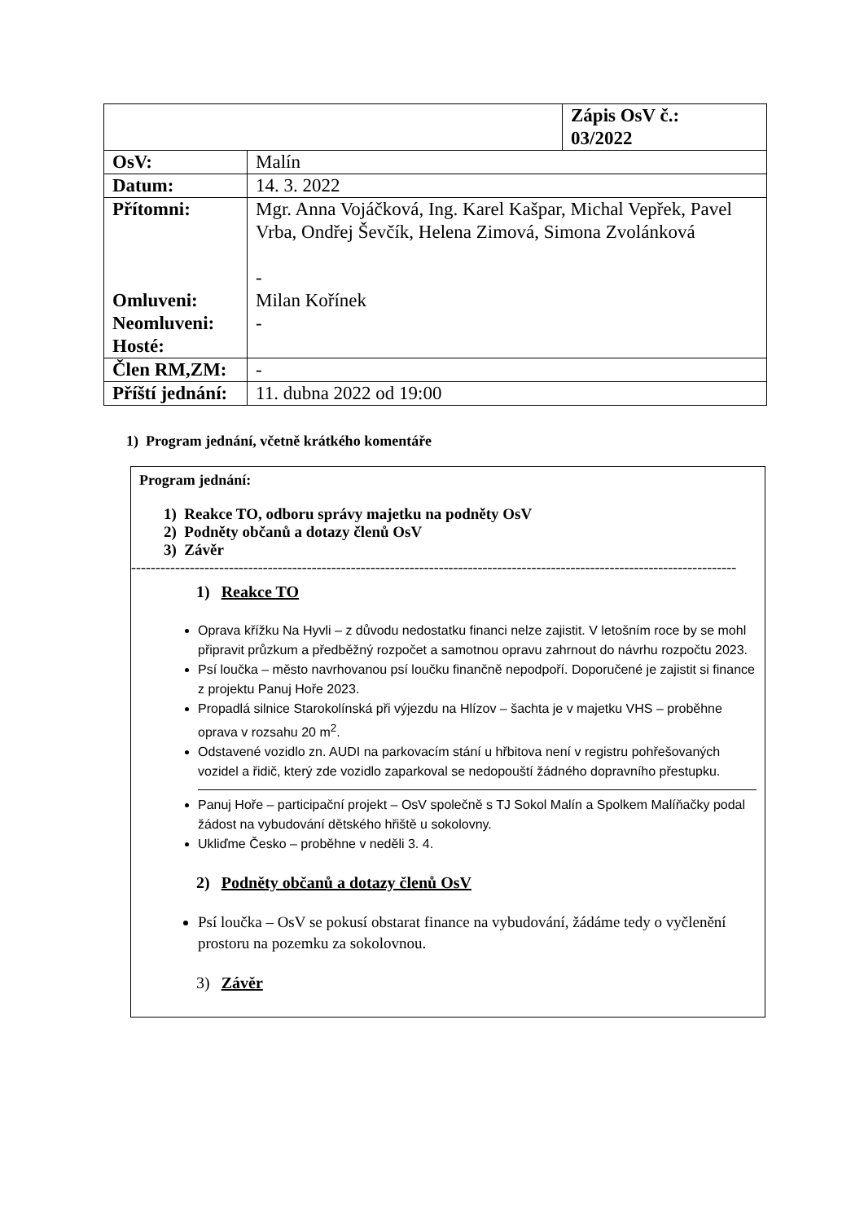| | | Zápis OsV č.: 03/2022 |
| OsV: | Malín | |
| Datum: | 14. 3. 2022 | |
| Přítomni: Omluveni: Neomluveni: Hosté: | Mgr. Anna Vojáčková, Ing. Karel Kašpar, Michal Vepřek, Pavel Vrba, Ondřej Ševčík, Helena Zimová, Simona Zvolánková - Milan Kořínek - | |
| Člen RM,ZM: | - | |
| Příští jednání: | 11. dubna 2022 od 19:00 | |
1) Program jednání, včetně krátkého komentáře
Program jednání:
1) Reakce TO, odboru správy majetku na podněty OsV
2) Podněty občanů a dotazy členů OsV
3) Závěr
----------------------------------------------------------------------------------------------------------------------------
1) Reakce TO
Oprava křížku Na Hyvli – z důvodu nedostatku financi nelze zajistit. V letošním roce by se mohl připravit průzkum a předběžný rozpočet a samotnou opravu zahrnout do návrhu rozpočtu 2023.
Psí loučka – město navrhovanou psí loučku finančně nepodpoří. Doporučené je zajistit si finance z projektu Panuj Hoře 2023.
Propadlá silnice Starokolínská při výjezdu na Hlízov – šachta je v majetku VHS – proběhne oprava v rozsahu 20 m<sup>2</sup>.
Odstavené vozidlo zn. AUDI na parkovacím stání u hřbitova není v registru pohřešovaných vozidel a řidič, který zde vozidlo zaparkoval se nedopouští žádného dopravního přestupku.
Panuj Hoře – participační projekt – OsV společně s TJ Sokol Malín a Spolkem Malíňačky podal žádost na vybudování dětského hřiště u sokolovny.
Ukliďme Česko – proběhne v neděli 3. 4.
2) Podněty občanů a dotazy členů OsV
Psí loučka – OsV se pokusí obstarat finance na vybudování, žádáme tedy o vyčlenění prostoru na pozemku za sokolovnou.
3) Závěr